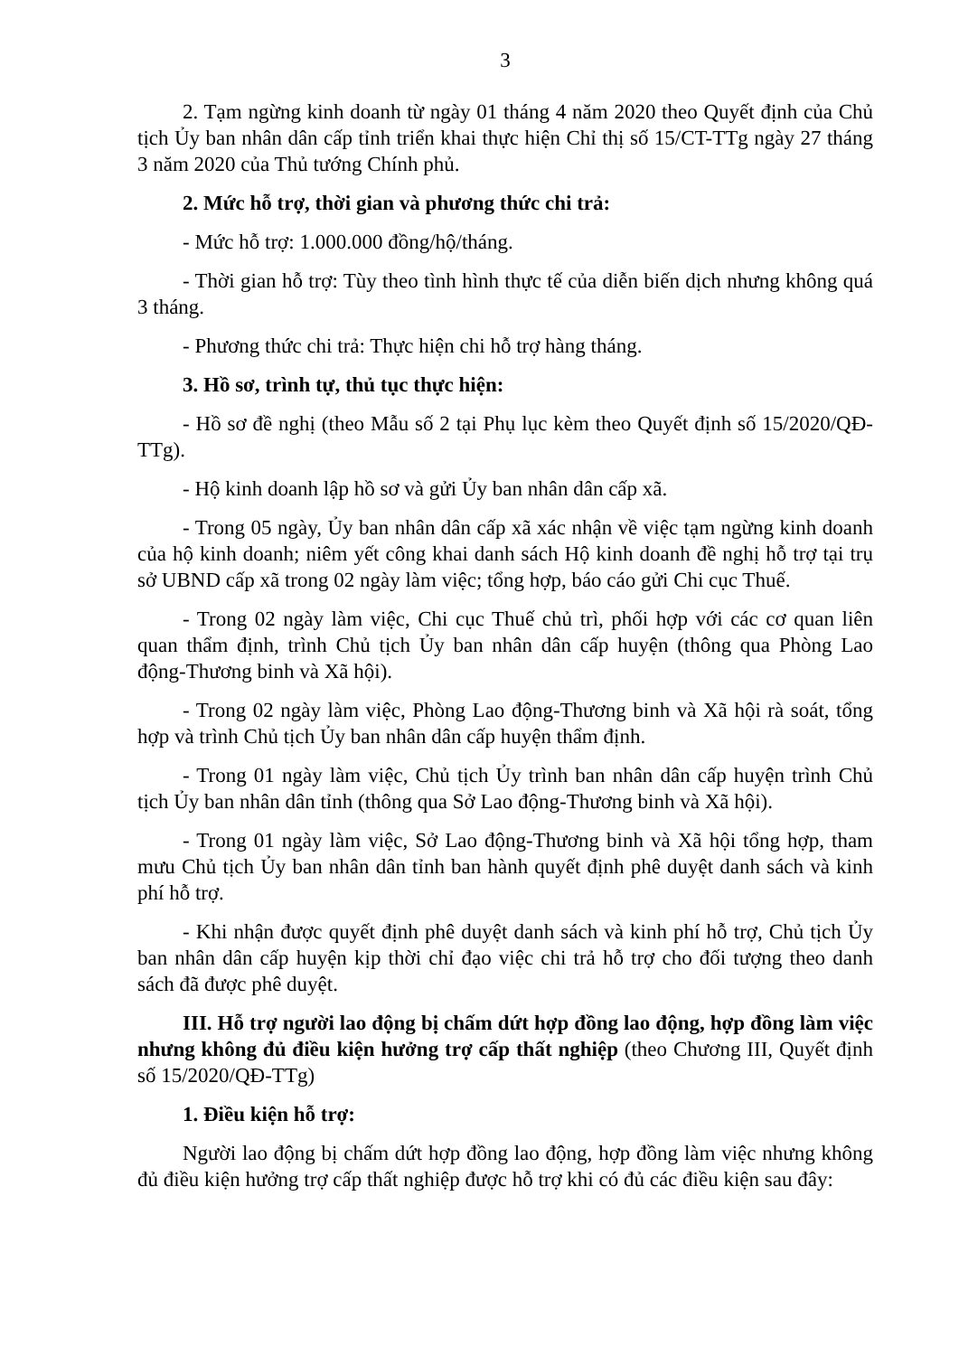3
2. Tạm ngừng kinh doanh từ ngày 01 tháng 4 năm 2020 theo Quyết định của Chủ tịch Ủy ban nhân dân cấp tỉnh triển khai thực hiện Chỉ thị số 15/CT-TTg ngày 27 tháng 3 năm 2020 của Thủ tướng Chính phủ.
2. Mức hỗ trợ, thời gian và phương thức chi trả:
- Mức hỗ trợ: 1.000.000 đồng/hộ/tháng.
- Thời gian hỗ trợ: Tùy theo tình hình thực tế của diễn biến dịch nhưng không quá 3 tháng.
- Phương thức chi trả: Thực hiện chi hỗ trợ hàng tháng.
3. Hồ sơ, trình tự, thủ tục thực hiện:
- Hồ sơ đề nghị (theo Mẫu số 2 tại Phụ lục kèm theo Quyết định số 15/2020/QĐ-TTg).
- Hộ kinh doanh lập hồ sơ và gửi Ủy ban nhân dân cấp xã.
- Trong 05 ngày, Ủy ban nhân dân cấp xã xác nhận về việc tạm ngừng kinh doanh của hộ kinh doanh; niêm yết công khai danh sách Hộ kinh doanh đề nghị hỗ trợ tại trụ sở UBND cấp xã trong 02 ngày làm việc; tổng hợp, báo cáo gửi Chi cục Thuế.
- Trong 02 ngày làm việc, Chi cục Thuế chủ trì, phối hợp với các cơ quan liên quan thẩm định, trình Chủ tịch Ủy ban nhân dân cấp huyện (thông qua Phòng Lao động-Thương binh và Xã hội).
- Trong 02 ngày làm việc, Phòng Lao động-Thương binh và Xã hội rà soát, tổng hợp và trình Chủ tịch Ủy ban nhân dân cấp huyện thẩm định.
- Trong 01 ngày làm việc, Chủ tịch Ủy trình ban nhân dân cấp huyện trình Chủ tịch Ủy ban nhân dân tỉnh (thông qua Sở Lao động-Thương binh và Xã hội).
- Trong 01 ngày làm việc, Sở Lao động-Thương binh và Xã hội tổng hợp, tham mưu Chủ tịch Ủy ban nhân dân tỉnh ban hành quyết định phê duyệt danh sách và kinh phí hỗ trợ.
- Khi nhận được quyết định phê duyệt danh sách và kinh phí hỗ trợ, Chủ tịch Ủy ban nhân dân cấp huyện kịp thời chỉ đạo việc chi trả hỗ trợ cho đối tượng theo danh sách đã được phê duyệt.
III. Hỗ trợ người lao động bị chấm dứt hợp đồng lao động, hợp đồng làm việc nhưng không đủ điều kiện hưởng trợ cấp thất nghiệp (theo Chương III, Quyết định số 15/2020/QĐ-TTg)
1. Điều kiện hỗ trợ:
Người lao động bị chấm dứt hợp đồng lao động, hợp đồng làm việc nhưng không đủ điều kiện hưởng trợ cấp thất nghiệp được hỗ trợ khi có đủ các điều kiện sau đây: